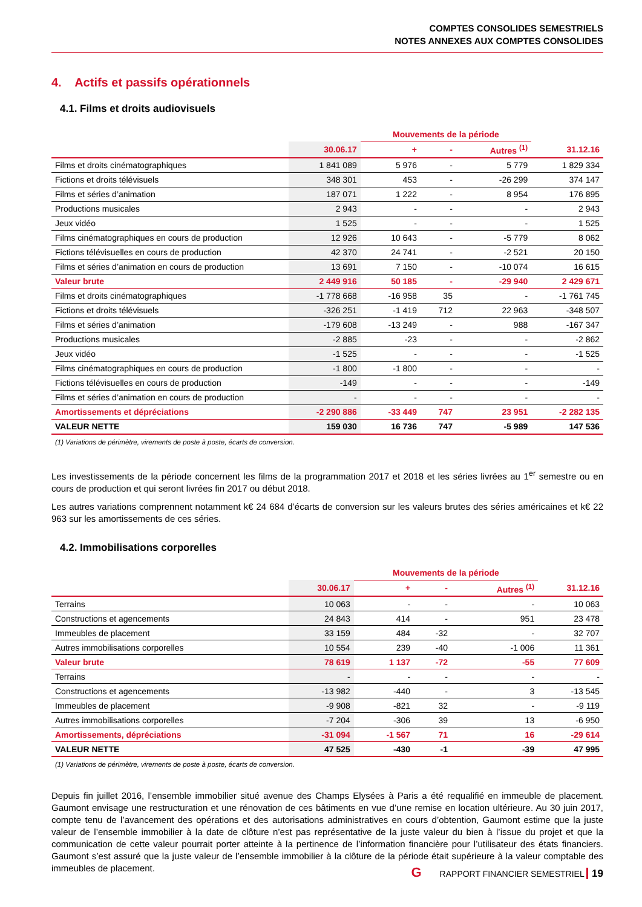COMPTES CONSOLIDES SEMESTRIELS
NOTES ANNEXES AUX COMPTES CONSOLIDES
4. Actifs et passifs opérationnels
4.1. Films et droits audiovisuels
| | | Mouvements de la période | | | |
| --- | --- | --- | --- | --- | --- |
| | 30.06.17 | + | - | Autres <sup>(1)</sup> | 31.12.16 |
| Films et droits cinématographiques | 1 841 089 | 5 976 | - | 5 779 | 1 829 334 |
| Fictions et droits télévisuels | 348 301 | 453 | - | -26 299 | 374 147 |
| Films et séries d’animation | 187 071 | 1 222 | - | 8 954 | 176 895 |
| Productions musicales | 2 943 | - | - | - | 2 943 |
| Jeux vidéo | 1 525 | - | - | - | 1 525 |
| Films cinématographiques en cours de production | 12 926 | 10 643 | - | -5 779 | 8 062 |
| Fictions télévisuelles en cours de production | 42 370 | 24 741 | - | -2 521 | 20 150 |
| Films et séries d’animation en cours de production | 13 691 | 7 150 | - | -10 074 | 16 615 |
| Valeur brute | 2 449 916 | 50 185 | - | -29 940 | 2 429 671 |
| Films et droits cinématographiques | -1 778 668 | -16 958 | 35 | - | -1 761 745 |
| Fictions et droits télévisuels | -326 251 | -1 419 | 712 | 22 963 | -348 507 |
| Films et séries d’animation | -179 608 | -13 249 | - | 988 | -167 347 |
| Productions musicales | -2 885 | -23 | - | - | -2 862 |
| Jeux vidéo | -1 525 | - | - | - | -1 525 |
| Films cinématographiques en cours de production | -1 800 | -1 800 | - | - | - |
| Fictions télévisuelles en cours de production | -149 | - | - | - | -149 |
| Films et séries d’animation en cours de production | - | - | - | - | - |
| Amortissements et dépréciations | -2 290 886 | -33 449 | 747 | 23 951 | -2 282 135 |
| VALEUR NETTE | 159 030 | 16 736 | 747 | -5 989 | 147 536 |
(1) Variations de périmètre, virements de poste à poste, écarts de conversion.
Les investissements de la période concernent les films de la programmation 2017 et 2018 et les séries livrées au 1<sup>er</sup> semestre ou en cours de production et qui seront livrées fin 2017 ou début 2018.
Les autres variations comprennent notamment k€ 24 684 d’écarts de conversion sur les valeurs brutes des séries américaines et k€ 22 963 sur les amortissements de ces séries.
4.2. Immobilisations corporelles
| | | Mouvements de la période | | | |
| --- | --- | --- | --- | --- | --- |
| | 30.06.17 | + | - | Autres <sup>(1)</sup> | 31.12.16 |
| Terrains | 10 063 | - | - | - | 10 063 |
| Constructions et agencements | 24 843 | 414 | - | 951 | 23 478 |
| Immeubles de placement | 33 159 | 484 | -32 | - | 32 707 |
| Autres immobilisations corporelles | 10 554 | 239 | -40 | -1 006 | 11 361 |
| Valeur brute | 78 619 | 1 137 | -72 | -55 | 77 609 |
| Terrains | - | - | - | - | - |
| Constructions et agencements | -13 982 | -440 | - | 3 | -13 545 |
| Immeubles de placement | -9 908 | -821 | 32 | - | -9 119 |
| Autres immobilisations corporelles | -7 204 | -306 | 39 | 13 | -6 950 |
| Amortissements, dépréciations | -31 094 | -1 567 | 71 | 16 | -29 614 |
| VALEUR NETTE | 47 525 | -430 | -1 | -39 | 47 995 |
(1) Variations de périmètre, virements de poste à poste, écarts de conversion.
Depuis fin juillet 2016, l’ensemble immobilier situé avenue des Champs Elysées à Paris a été requalifié en immeuble de placement. Gaumont envisage une restructuration et une rénovation de ces bâtiments en vue d’une remise en location ultérieure. Au 30 juin 2017, compte tenu de l’avancement des opérations et des autorisations administratives en cours d’obtention, Gaumont estime que la juste valeur de l’ensemble immobilier à la date de clôture n’est pas représentative de la juste valeur du bien à l’issue du projet et que la communication de cette valeur pourrait porter atteinte à la pertinence de l’information financière pour l’utilisateur des états financiers. Gaumont s’est assuré que la juste valeur de l’ensemble immobilier à la clôture de la période était supérieure à la valeur comptable des immeubles de placement.
G RAPPORT FINANCIER SEMESTRIEL 19